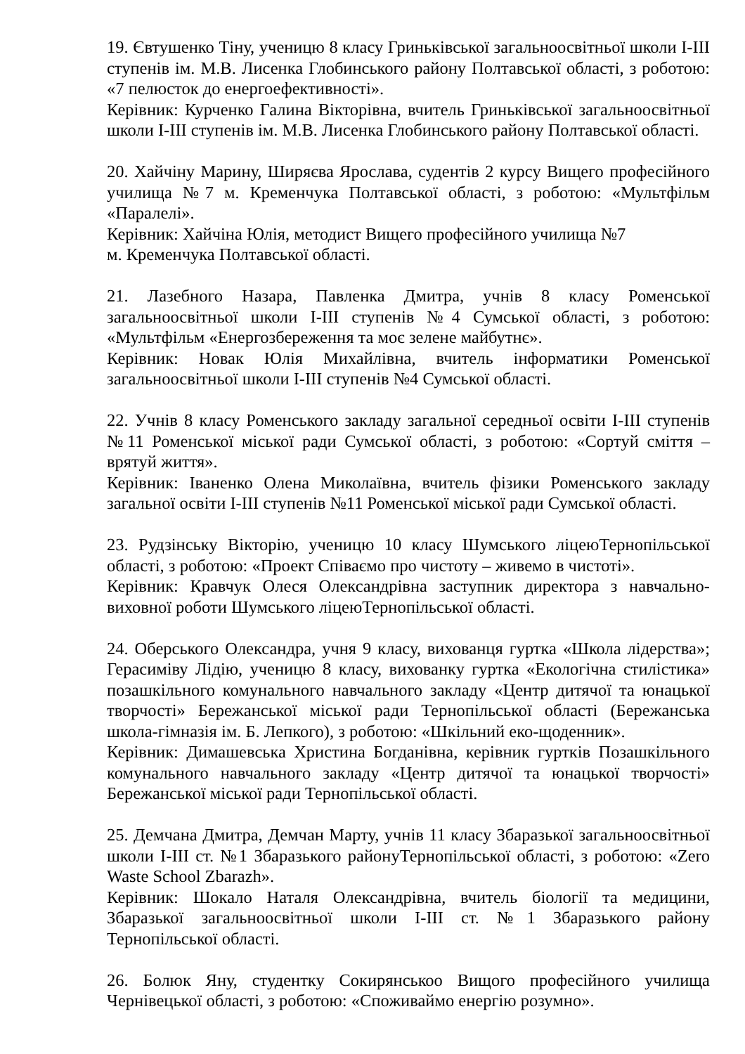19. Євтушенко Тіну, ученицю 8 класу Гриньківської загальноосвітньої школи І-ІІІ ступенів ім. М.В. Лисенка Глобинського району Полтавської області, з роботою: «7 пелюсток до енергоефективності».
Керівник: Курченко Галина Вікторівна, вчитель Гриньківської загальноосвітньої школи І-ІІІ ступенів ім. М.В. Лисенка Глобинського району Полтавської області.
20. Хайчіну Марину, Ширяєва Ярослава, судентів 2 курсу Вищего професійного училища №7 м. Кременчука Полтавської області, з роботою: «Мультфільм «Паралелі».
Керівник: Хайчіна Юлія, методист Вищего професійного училища №7
м. Кременчука Полтавської області.
21. Лазебного Назара, Павленка Дмитра, учнів 8 класу Роменської загальноосвітньої школи І-ІІІ ступенів №4 Сумської області, з роботою: «Мультфільм «Енергозбереження та моє зелене майбутнє».
Керівник: Новак Юлія Михайлівна, вчитель інформатики Роменської загальноосвітньої школи І-ІІІ ступенів №4 Сумської області.
22. Учнів 8 класу Роменського закладу загальної середньої освіти І-ІІІ ступенів №11 Роменської міської ради Сумської області, з роботою: «Сортуй сміття – врятуй життя».
Керівник: Іваненко Олена Миколаївна, вчитель фізики Роменського закладу загальної освіти І-ІІІ ступенів №11 Роменської міської ради Сумської області.
23. Рудзінську Вікторію, ученицю 10 класу Шумського ліцеюТернопільської області, з роботою: «Проект Співаємо про чистоту – живемо в чистоті».
Керівник: Кравчук Олеся Олександрівна заступник директора з навчально-виховної роботи Шумського ліцеюТернопільської області.
24. Оберського Олександра, учня 9 класу, вихованця гуртка «Школа лідерства»; Герасиміву Лідію, ученицю 8 класу, вихованку гуртка «Екологічна стилістика» позашкільного комунального навчального закладу «Центр дитячої та юнацької творчості» Бережанської міської ради Тернопільської області (Бережанська школа-гімназія ім. Б. Лепкого), з роботою: «Шкільний еко-щоденник».
Керівник: Димашевська Христина Богданівна, керівник гуртків Позашкільного комунального навчального закладу «Центр дитячої та юнацької творчості» Бережанської міської ради Тернопільської області.
25. Демчана Дмитра, Демчан Марту, учнів 11 класу Збаразької загальноосвітньої школи І-ІІІ ст. №1 Збаразького районуТернопільської області, з роботою: «Zero Waste School Zbarazh».
Керівник: Шокало Наталя Олександрівна, вчитель біології та медицини, Збаразької загальноосвітньої школи І-ІІІ ст. №1 Збаразького району Тернопільської області.
26. Болюк Яну, студентку Сокирянськоо Вищого професійного училища Чернівецької області, з роботою: «Споживаймо енергію розумно».